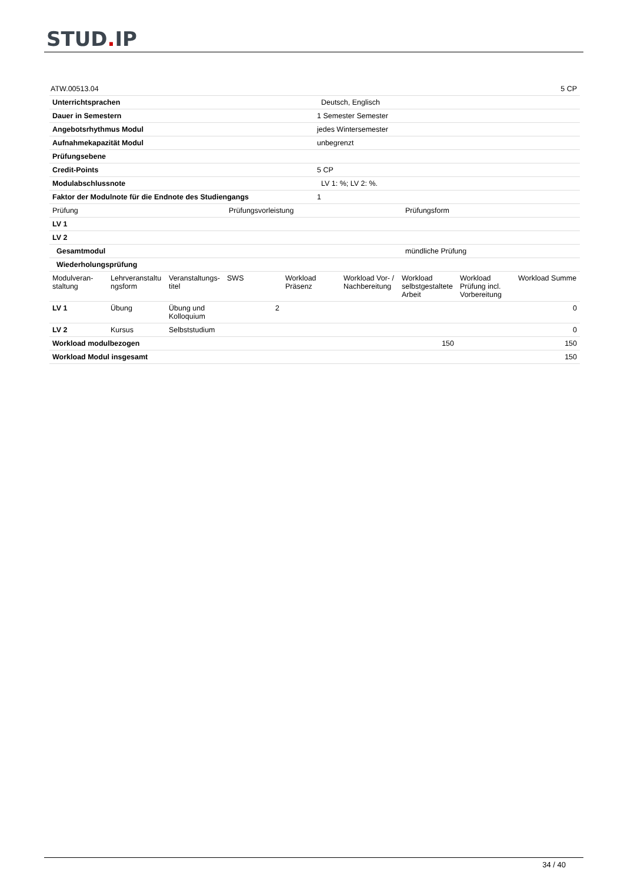STUD. IP
| ATW.00513.04 | 5 CP |
| Unterrichtsprachen | Deutsch, Englisch |
| Dauer in Semestern | 1 Semester Semester |
| Angebotsrhythmus Modul | jedes Wintersemester |
| Aufnahmekapazität Modul | unbegrenzt |
| Prüfungsebene | |
| Credit-Points | 5 CP |
| Modulabschlussnote | LV 1: %; LV 2: %. |
| Faktor der Modulnote für die Endnote des Studiengangs | 1 |
| Prüfung | Prüfungsvorleistung | Prüfungsform |
| LV 1 | | |
| LV 2 | | |
| Gesamtmodul | | mündliche Prüfung |
| Wiederholungsprüfung | | |
| Modulveran- staltung | Lehrveranstaltu ngsform | Veranstaltungs- titel | SWS | Workload Präsenz | Workload Vor- / Nachbereitung | Workload selbstgestaltete Arbeit | Workload Prüfung incl. Vorbereitung | Workload Summe |
| --- | --- | --- | --- | --- | --- | --- | --- | --- |
| LV 1 | Übung | Übung und Kolloquium | 2 | | | | | 0 |
| LV 2 | Kursus | Selbststudium | | | | | | 0 |
| Workload modulbezogen | | | | | | 150 | | 150 |
| Workload Modul insgesamt | | | | | | | | 150 |
34 / 40